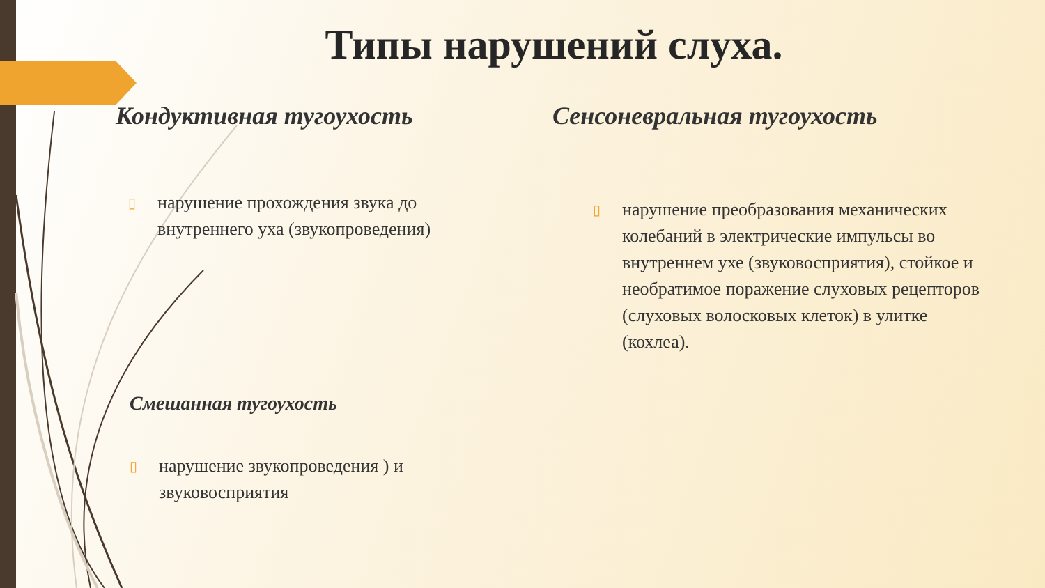Типы нарушений слуха.
Кондуктивная тугоухость
▯ нарушение прохождения звука до внутреннего уха (звукопроведения)
Смешанная тугоухость
▯ нарушение звукопроведения ) и звуковосприятия
Сенсоневральная тугоухость
▯ нарушение преобразования механических колебаний в электрические импульсы во внутреннем ухе (звуковосприятия), стойкое и необратимое поражение слуховых рецепторов (слуховых волосковых клеток) в улитке (кохлеа).